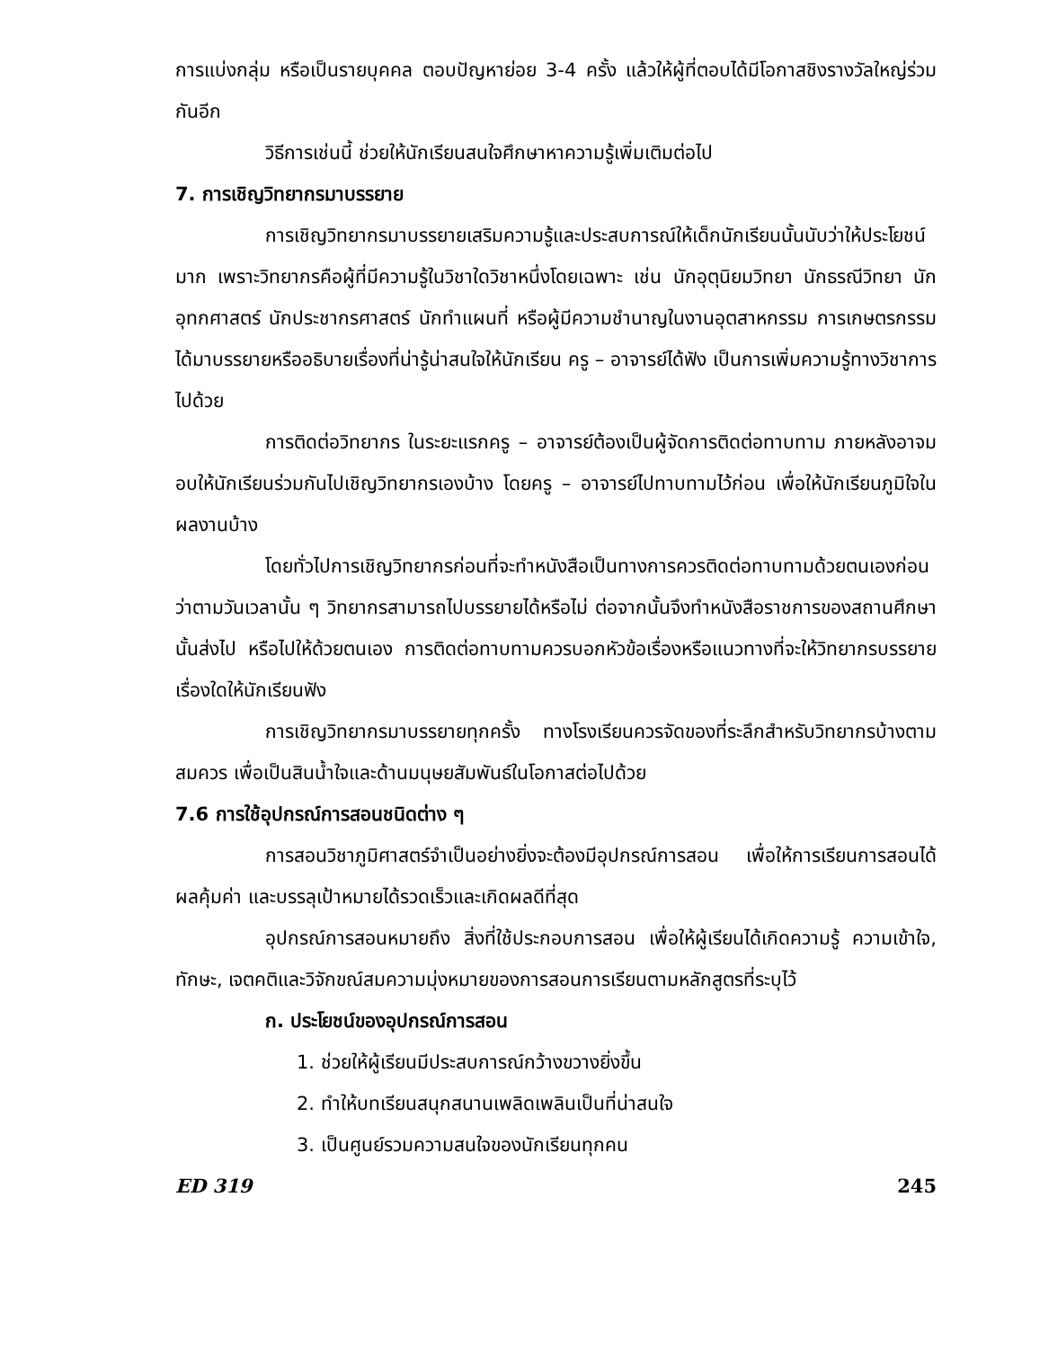การแบ่งกลุ่ม หรือเป็นรายบุคคล ตอบปัญหาย่อย 3-4 ครั้ง แล้วให้ผู้ที่ตอบได้มีโอกาสชิงรางวัลใหญ่ร่วมกันอีก
วิธีการเช่นนี้ ช่วยให้นักเรียนสนใจศึกษาหาความรู้เพิ่มเติมต่อไป
7. การเชิญวิทยากรมาบรรยาย
การเชิญวิทยากรมาบรรยายเสริมความรู้และประสบการณ์ให้เด็กนักเรียนนั้นนับว่าให้ประโยชน์มาก เพราะวิทยากรคือผู้ที่มีความรู้ในวิชาใดวิชาหนึ่งโดยเฉพาะ เช่น นักอุตุนิยมวิทยา นักธรณีวิทยา นักอุทกศาสตร์ นักประชากรศาสตร์ นักทำแผนที่ หรือผู้มีความชำนาญในงานอุตสาหกรรม การเกษตรกรรม ได้มาบรรยายหรืออธิบายเรื่องที่น่ารู้น่าสนใจให้นักเรียน ครู – อาจารย์ได้ฟัง เป็นการเพิ่มความรู้ทางวิชาการไปด้วย
การติดต่อวิทยากร ในระยะแรกครู – อาจารย์ต้องเป็นผู้จัดการติดต่อทาบทาม ภายหลังอาจมอบให้นักเรียนร่วมกันไปเชิญวิทยากรเองบ้าง โดยครู – อาจารย์ไปทาบทามไว้ก่อน เพื่อให้นักเรียนภูมิใจในผลงานบ้าง
โดยทั่วไปการเชิญวิทยากรก่อนที่จะทำหนังสือเป็นทางการควรติดต่อทาบทามด้วยตนเองก่อน ว่าตามวันเวลานั้น ๆ วิทยากรสามารถไปบรรยายได้หรือไม่ ต่อจากนั้นจึงทำหนังสือราชการของสถานศึกษานั้นส่งไป หรือไปให้ด้วยตนเอง การติดต่อทาบทามควรบอกหัวข้อเรื่องหรือแนวทางที่จะให้วิทยากรบรรยายเรื่องใดให้นักเรียนฟัง
การเชิญวิทยากรมาบรรยายทุกครั้ง ทางโรงเรียนควรจัดของที่ระลึกสำหรับวิทยากรบ้างตามสมควร เพื่อเป็นสินน้ำใจและด้านมนุษยสัมพันธ์ในโอกาสต่อไปด้วย
7.6 การใช้อุปกรณ์การสอนชนิดต่าง ๆ
การสอนวิชาภูมิศาสตร์จำเป็นอย่างยิ่งจะต้องมีอุปกรณ์การสอน เพื่อให้การเรียนการสอนได้ผลคุ้มค่า และบรรลุเป้าหมายได้รวดเร็วและเกิดผลดีที่สุด
อุปกรณ์การสอนหมายถึง สิ่งที่ใช้ประกอบการสอน เพื่อให้ผู้เรียนได้เกิดความรู้ ความเข้าใจ, ทักษะ, เจตคติและวิจักขณ์สมความมุ่งหมายของการสอนการเรียนตามหลักสูตรที่ระบุไว้
ก. ประโยชน์ของอุปกรณ์การสอน
1. ช่วยให้ผู้เรียนมีประสบการณ์กว้างขวางยิ่งขึ้น
2. ทำให้บทเรียนสนุกสนานเพลิดเพลินเป็นที่น่าสนใจ
3. เป็นศูนย์รวมความสนใจของนักเรียนทุกคน
ED 319 245